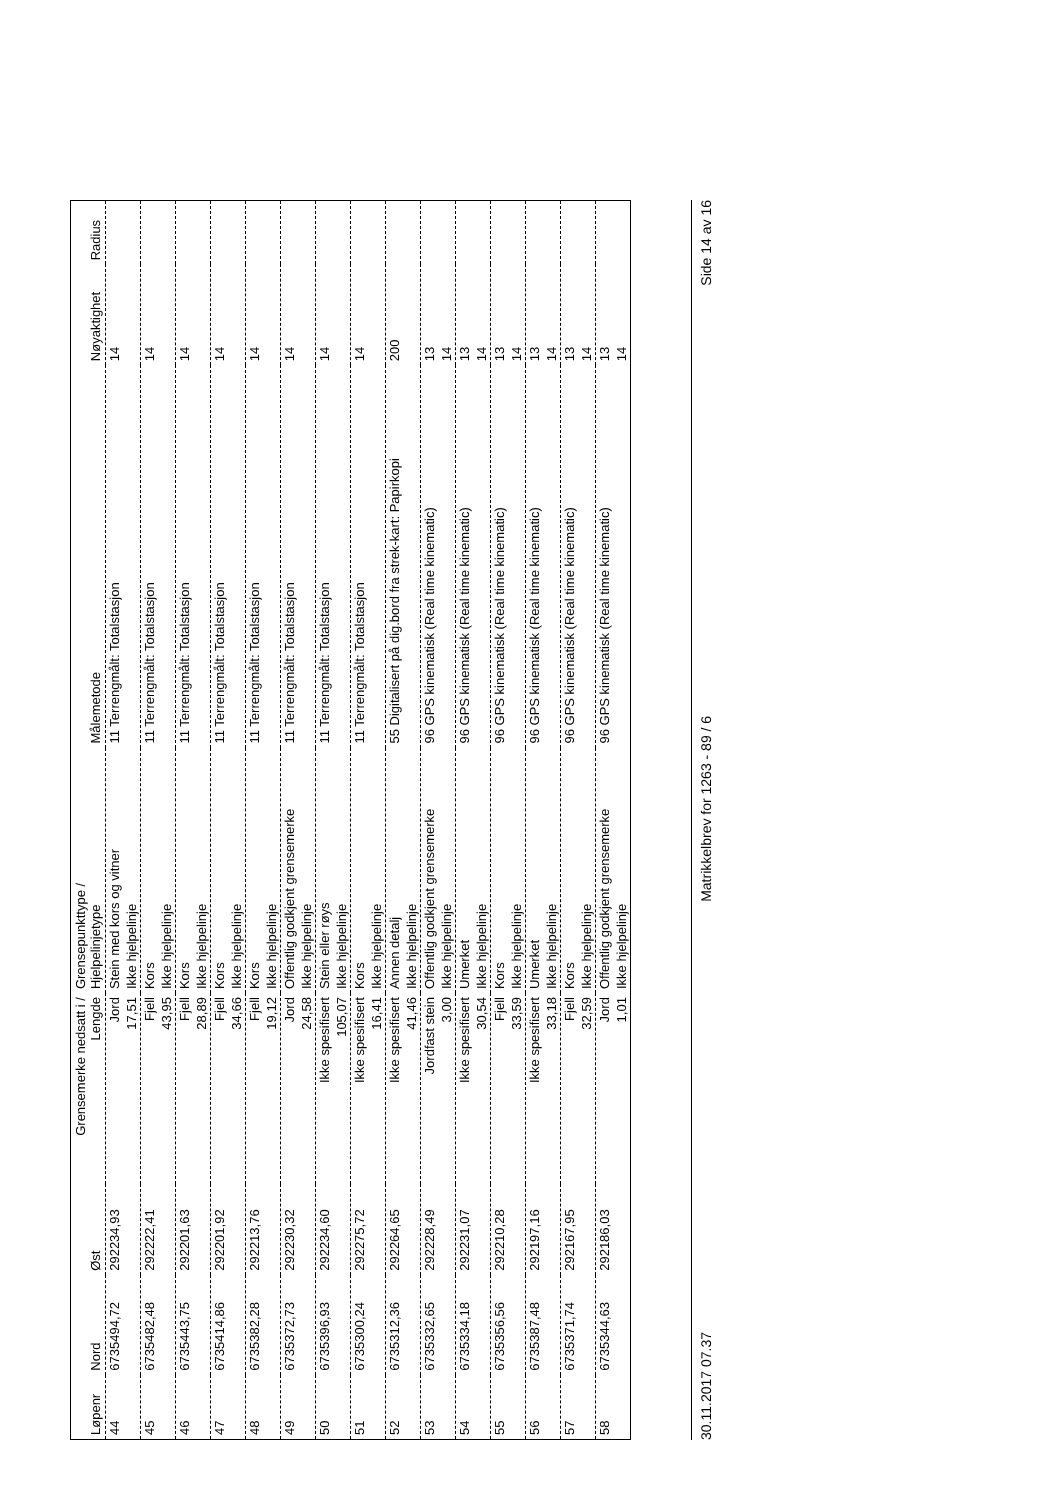| Løpenr | Nord | Øst | Grensemerke nedsatt i / Lengde | Grensepunkttype / Hjelpelinjetype | Målemetode | Nøyaktighet | Radius |
| --- | --- | --- | --- | --- | --- | --- | --- |
| 44 | 6735494,72 | 292234,93 | Jord | Stein med kors og vitner | 11 Terrengmålt: Totalstasjon | 14 | |
| | | | 17,51 | Ikke hjelpelinje | | | |
| 45 | 6735482,48 | 292222,41 | Fjell | Kors | 11 Terrengmålt: Totalstasjon | 14 | |
| | | | 43,95 | Ikke hjelpelinje | | | |
| 46 | 6735443,75 | 292201,63 | Fjell | Kors | 11 Terrengmålt: Totalstasjon | 14 | |
| | | | 28,89 | Ikke hjelpelinje | | | |
| 47 | 6735414,86 | 292201,92 | Fjell | Kors | 11 Terrengmålt: Totalstasjon | 14 | |
| | | | 34,66 | Ikke hjelpelinje | | | |
| 48 | 6735382,28 | 292213,76 | Fjell | Kors | 11 Terrengmålt: Totalstasjon | 14 | |
| | | | 19,12 | Ikke hjelpelinje | | | |
| 49 | 6735372,73 | 292230,32 | Jord | Offentlig godkjent grensemerke | 11 Terrengmålt: Totalstasjon | 14 | |
| | | | 24,58 | Ikke hjelpelinje | | | |
| 50 | 6735396,93 | 292234,60 | Ikke spesifisert | Stein eller røys | 11 Terrengmålt: Totalstasjon | 14 | |
| | | | 105,07 | Ikke hjelpelinje | | | |
| 51 | 6735300,24 | 292275,72 | Ikke spesifisert | Kors | 11 Terrengmålt: Totalstasjon | 14 | |
| | | | 16,41 | Ikke hjelpelinje | | | |
| 52 | 6735312,36 | 292264,65 | Ikke spesifisert | Annen detalj | 55 Digitalisert på dig.bord fra strek-kart: Papirkopi | 200 | |
| | | | 41,46 | Ikke hjelpelinje | | | |
| 53 | 6735332,65 | 292228,49 | Jordfast stein | Offentlig godkjent grensemerke | 96 GPS kinematisk (Real time kinematic) | 13 | |
| | | | 3,00 | Ikke hjelpelinje | | 14 | |
| 54 | 6735334,18 | 292231,07 | Ikke spesifisert | Umerket | 96 GPS kinematisk (Real time kinematic) | 13 | |
| | | | 30,54 | Ikke hjelpelinje | | 14 | |
| 55 | 6735356,56 | 292210,28 | Fjell | Kors | 96 GPS kinematisk (Real time kinematic) | 13 | |
| | | | 33,59 | Ikke hjelpelinje | | 14 | |
| 56 | 6735387,48 | 292197,16 | Ikke spesifisert | Umerket | 96 GPS kinematisk (Real time kinematic) | 13 | |
| | | | 33,18 | Ikke hjelpelinje | | 14 | |
| 57 | 6735371,74 | 292167,95 | Fjell | Kors | 96 GPS kinematisk (Real time kinematic) | 13 | |
| | | | 32,59 | Ikke hjelpelinje | | 14 | |
| 58 | 6735344,63 | 292186,03 | Jord | Offentlig godkjent grensemerke | 96 GPS kinematisk (Real time kinematic) | 13 | |
| | | | 1,01 | Ikke hjelpelinje | | 14 | |
30.11.2017 07.37 Matrikkelbrev for 1263 - 89 / 6 Side 14 av 16